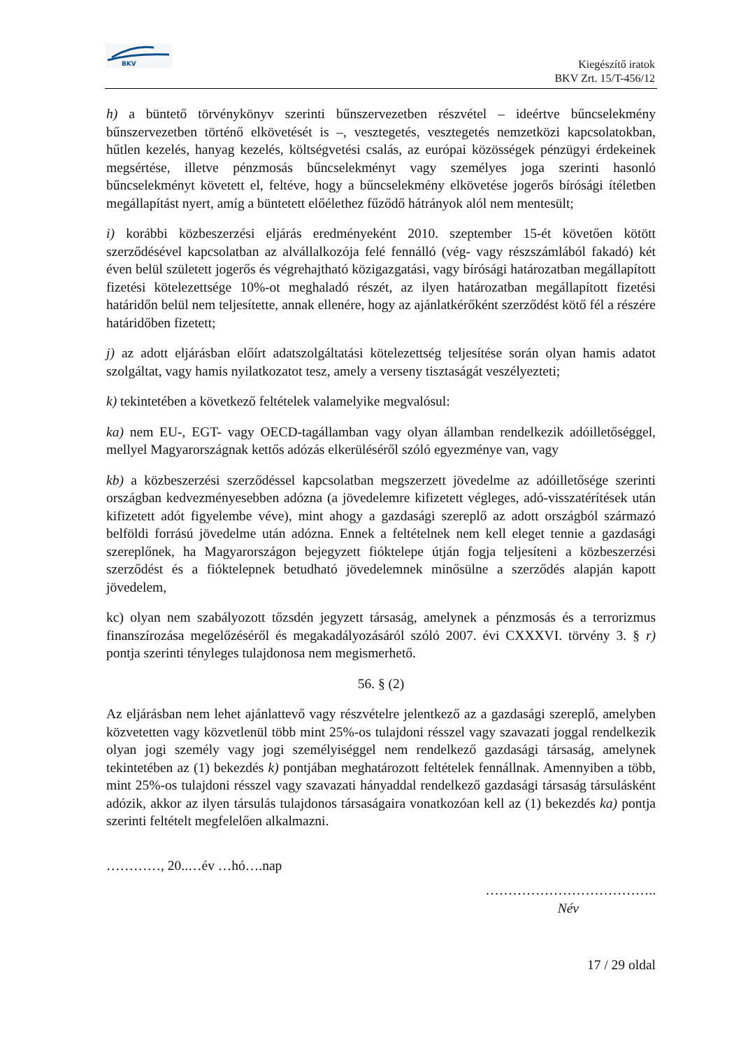BKV
Kiegészítő iratok
BKV Zrt. 15/T-456/12
h) a büntető törvénykönyv szerinti bűnszervezetben részvétel – ideértve bűncselekmény bűnszervezetben történő elkövetését is –, vesztegetés, vesztegetés nemzetközi kapcsolatokban, hűtlen kezelés, hanyag kezelés, költségvetési csalás, az európai közösségek pénzügyi érdekeinek megsértése, illetve pénzmosás bűncselekményt vagy személyes joga szerinti hasonló bűncselekményt követett el, feltéve, hogy a bűncselekmény elkövetése jogerős bírósági ítéletben megállapítást nyert, amíg a büntetett előélethez fűződő hátrányok alól nem mentesült;
i) korábbi közbeszerzési eljárás eredményeként 2010. szeptember 15-ét követően kötött szerződésével kapcsolatban az alvállalkozója felé fennálló (vég- vagy részszámlából fakadó) két éven belül született jogerős és végrehajtható közigazgatási, vagy bírósági határozatban megállapított fizetési kötelezettsége 10%-ot meghaladó részét, az ilyen határozatban megállapított fizetési határidőn belül nem teljesítette, annak ellenére, hogy az ajánlatkérőként szerződést kötő fél a részére határidőben fizetett;
j) az adott eljárásban előírt adatszolgáltatási kötelezettség teljesítése során olyan hamis adatot szolgáltat, vagy hamis nyilatkozatot tesz, amely a verseny tisztaságát veszélyezteti;
k) tekintetében a következő feltételek valamelyike megvalósul:
ka) nem EU-, EGT- vagy OECD-tagállamban vagy olyan államban rendelkezik adóilletőséggel, mellyel Magyarországnak kettős adózás elkerüléséről szóló egyezménye van, vagy
kb) a közbeszerzési szerződéssel kapcsolatban megszerzett jövedelme az adóilletősége szerinti országban kedvezményesebben adózna (a jövedelemre kifizetett végleges, adó-visszatérítések után kifizetett adót figyelembe véve), mint ahogy a gazdasági szereplő az adott országból származó belföldi forrású jövedelme után adózna. Ennek a feltételnek nem kell eleget tennie a gazdasági szereplőnek, ha Magyarországon bejegyzett fióktelepe útján fogja teljesíteni a közbeszerzési szerződést és a fióktelepnek betudható jövedelemnek minősülne a szerződés alapján kapott jövedelem,
kc) olyan nem szabályozott tőzsdén jegyzett társaság, amelynek a pénzmosás és a terrorizmus finanszírozása megelőzéséről és megakadályozásáról szóló 2007. évi CXXXVI. törvény 3. § r) pontja szerinti tényleges tulajdonosa nem megismerhető.
56. § (2)
Az eljárásban nem lehet ajánlattevő vagy részvételre jelentkező az a gazdasági szereplő, amelyben közvetetten vagy közvetlenül több mint 25%-os tulajdoni résszel vagy szavazati joggal rendelkezik olyan jogi személy vagy jogi személyiséggel nem rendelkező gazdasági társaság, amelynek tekintetében az (1) bekezdés k) pontjában meghatározott feltételek fennállnak. Amennyiben a több, mint 25%-os tulajdoni résszel vagy szavazati hányaddal rendelkező gazdasági társaság társulásként adózik, akkor az ilyen társulás tulajdonos társaságaira vonatkozóan kell az (1) bekezdés ka) pontja szerinti feltételt megfelelően alkalmazni.
…………, 20..…év …hó….nap
………………………………..
Név
17 / 29 oldal